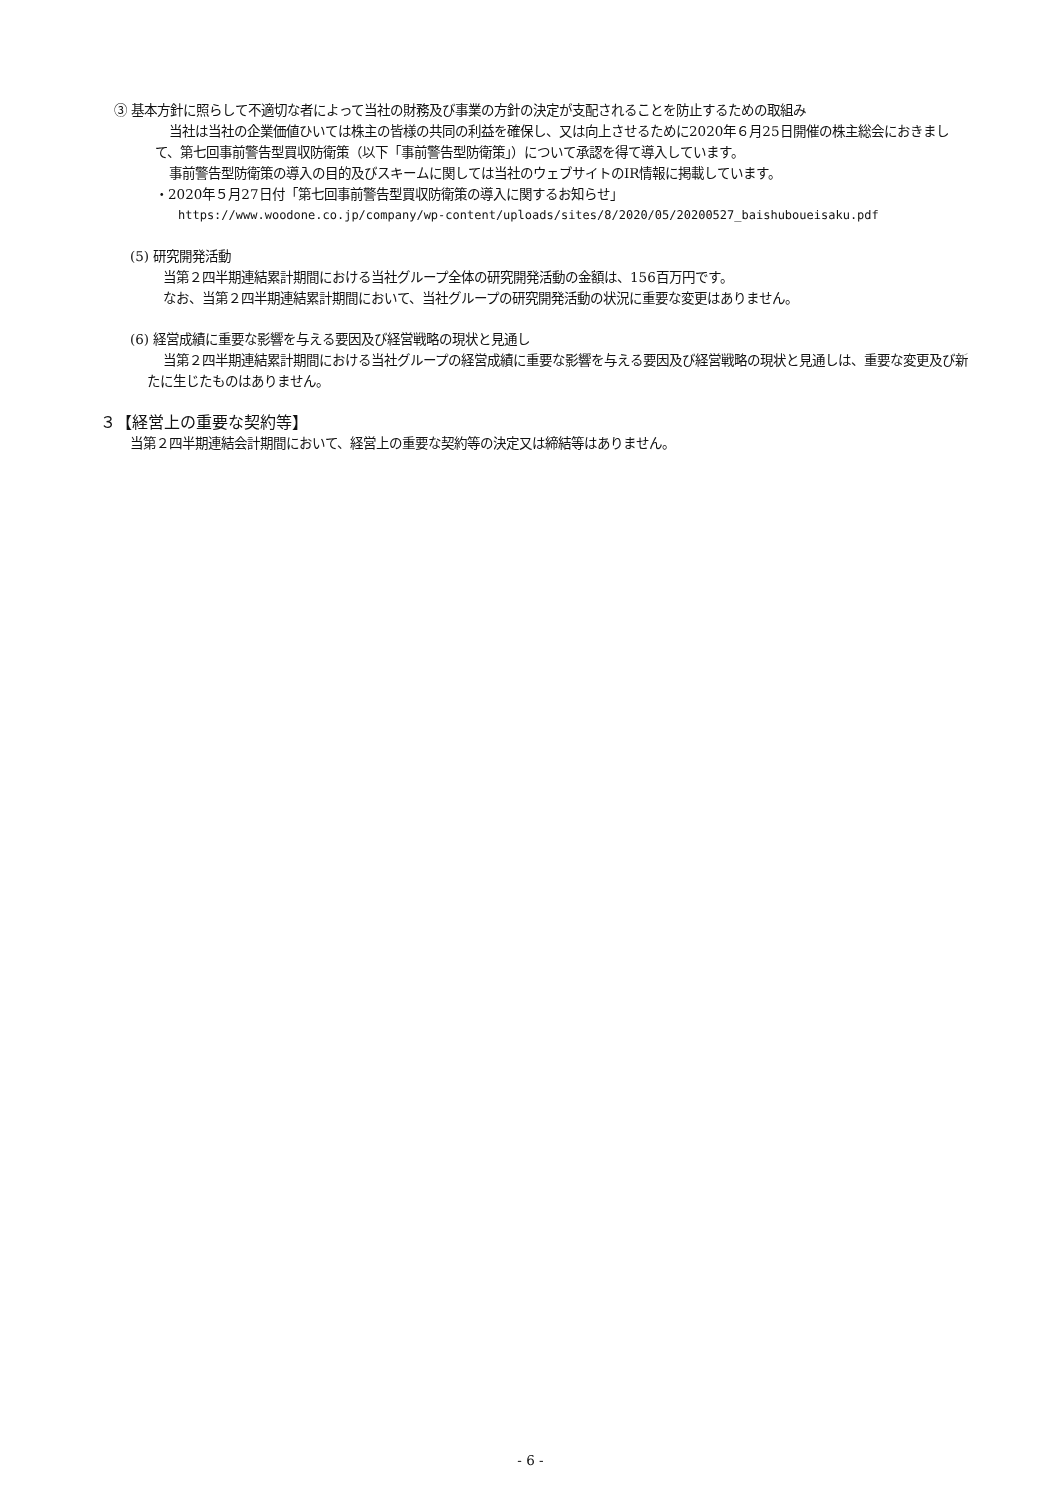③ 基本方針に照らして不適切な者によって当社の財務及び事業の方針の決定が支配されることを防止するための取組み
当社は当社の企業価値ひいては株主の皆様の共同の利益を確保し、又は向上させるために2020年６月25日開催の株主総会におきまして、第七回事前警告型買収防衛策（以下「事前警告型防衛策」）について承認を得て導入しています。
事前警告型防衛策の導入の目的及びスキームに関しては当社のウェブサイトのIR情報に掲載しています。
・2020年５月27日付「第七回事前警告型買収防衛策の導入に関するお知らせ」
https://www.woodone.co.jp/company/wp-content/uploads/sites/8/2020/05/20200527_baishuboueisaku.pdf
(5) 研究開発活動
当第２四半期連結累計期間における当社グループ全体の研究開発活動の金額は、156百万円です。
なお、当第２四半期連結累計期間において、当社グループの研究開発活動の状況に重要な変更はありません。
(6) 経営成績に重要な影響を与える要因及び経営戦略の現状と見通し
当第２四半期連結累計期間における当社グループの経営成績に重要な影響を与える要因及び経営戦略の現状と見通しは、重要な変更及び新たに生じたものはありません。
３【経営上の重要な契約等】
当第２四半期連結会計期間において、経営上の重要な契約等の決定又は締結等はありません。
- 6 -